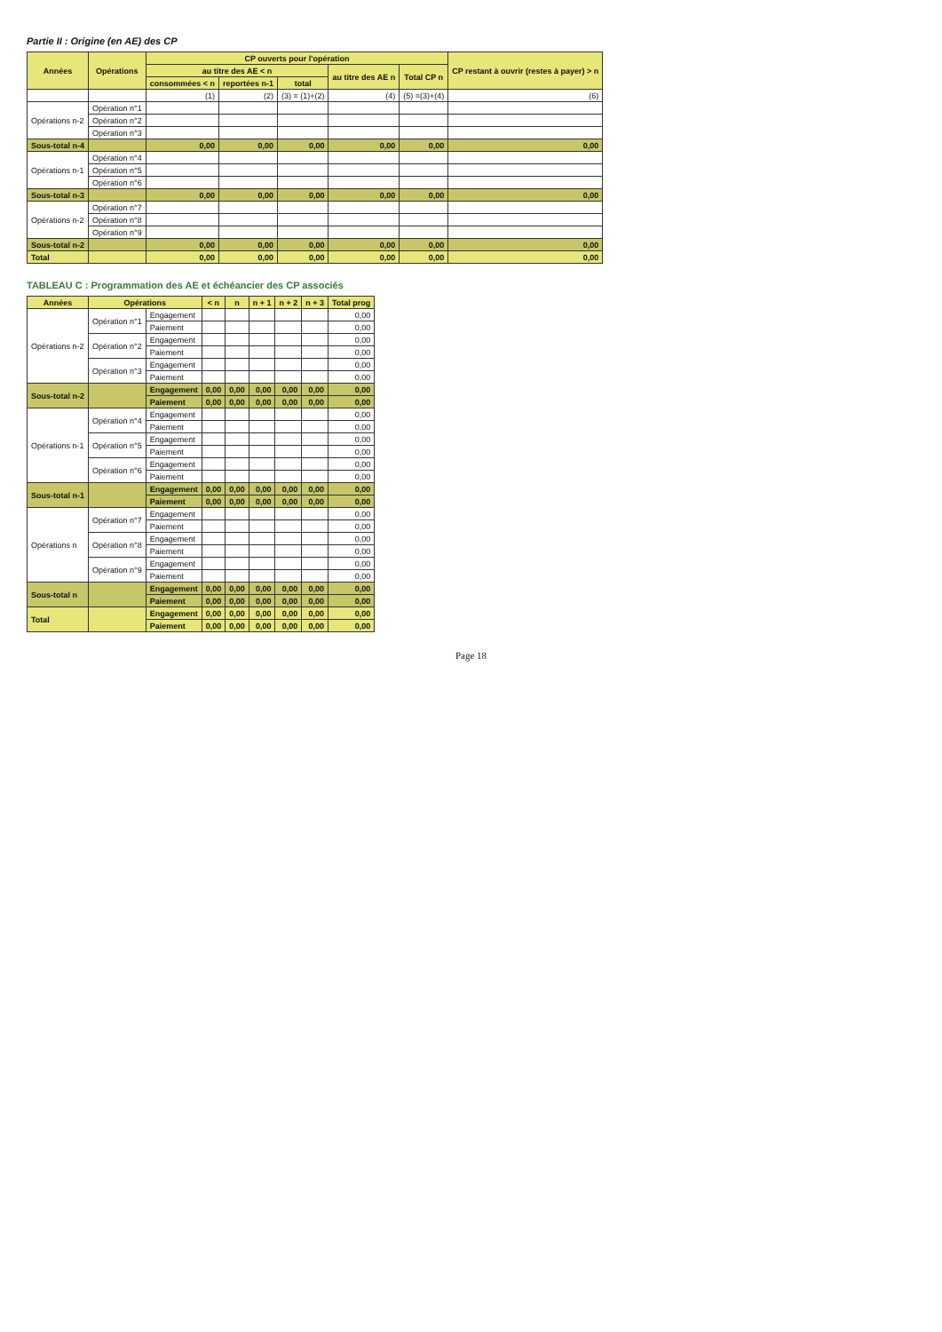Partie II : Origine (en AE) des CP
| Années | Opérations | CP ouverts pour l'opération | | | | | CP restant à ouvrir (restes à payer) > n |
| --- | --- | --- | --- | --- | --- | --- | --- |
| | | au titre des AE < n | | | au titre des AE n | Total CP n | |
| | | consommées < n | reportées n-1 | total | | | |
| | | (1) | (2) | (3) = (1)+(2) | (4) | (5) =(3)+(4) | (6) |
| Opérations n-2 | Opération n°1 | | | | | | |
| | Opération n°2 | | | | | | |
| | Opération n°3 | | | | | | |
| Sous-total n-4 | | 0,00 | 0,00 | 0,00 | 0,00 | 0,00 | 0,00 |
| Opérations n-1 | Opération n°4 | | | | | | |
| | Opération n°5 | | | | | | |
| | Opération n°6 | | | | | | |
| Sous-total n-3 | | 0,00 | 0,00 | 0,00 | 0,00 | 0,00 | 0,00 |
| Opérations n-2 | Opération n°7 | | | | | | |
| | Opération n°8 | | | | | | |
| | Opération n°9 | | | | | | |
| Sous-total n-2 | | 0,00 | 0,00 | 0,00 | 0,00 | 0,00 | 0,00 |
| Total | | 0,00 | 0,00 | 0,00 | 0,00 | 0,00 | 0,00 |
TABLEAU C : Programmation des AE et échéancier des CP associés
| Années | Opérations | | < n | n | n + 1 | n + 2 | n + 3 | Total prog |
| --- | --- | --- | --- | --- | --- | --- | --- | --- |
| Opérations n-2 | Opération n°1 | Engagement | | | | | | 0,00 |
| | | Paiement | | | | | | 0,00 |
| | Opération n°2 | Engagement | | | | | | 0,00 |
| | | Paiement | | | | | | 0,00 |
| | Opération n°3 | Engagement | | | | | | 0,00 |
| | | Paiement | | | | | | 0,00 |
| Sous-total n-2 | | Engagement | 0,00 | 0,00 | 0,00 | 0,00 | 0,00 | 0,00 |
| | | Paiement | 0,00 | 0,00 | 0,00 | 0,00 | 0,00 | 0,00 |
| Opérations n-1 | Opération n°4 | Engagement | | | | | | 0,00 |
| | | Paiement | | | | | | 0,00 |
| | Opération n°5 | Engagement | | | | | | 0,00 |
| | | Paiement | | | | | | 0,00 |
| | Opération n°6 | Engagement | | | | | | 0,00 |
| | | Paiement | | | | | | 0,00 |
| Sous-total n-1 | | Engagement | 0,00 | 0,00 | 0,00 | 0,00 | 0,00 | 0,00 |
| | | Paiement | 0,00 | 0,00 | 0,00 | 0,00 | 0,00 | 0,00 |
| Opérations n | Opération n°7 | Engagement | | | | | | 0,00 |
| | | Paiement | | | | | | 0,00 |
| | Opération n°8 | Engagement | | | | | | 0,00 |
| | | Paiement | | | | | | 0,00 |
| | Opération n°9 | Engagement | | | | | | 0,00 |
| | | Paiement | | | | | | 0,00 |
| Sous-total n | | Engagement | 0,00 | 0,00 | 0,00 | 0,00 | 0,00 | 0,00 |
| | | Paiement | 0,00 | 0,00 | 0,00 | 0,00 | 0,00 | 0,00 |
| Total | | Engagement | 0,00 | 0,00 | 0,00 | 0,00 | 0,00 | 0,00 |
| | | Paiement | 0,00 | 0,00 | 0,00 | 0,00 | 0,00 | 0,00 |
Page 18